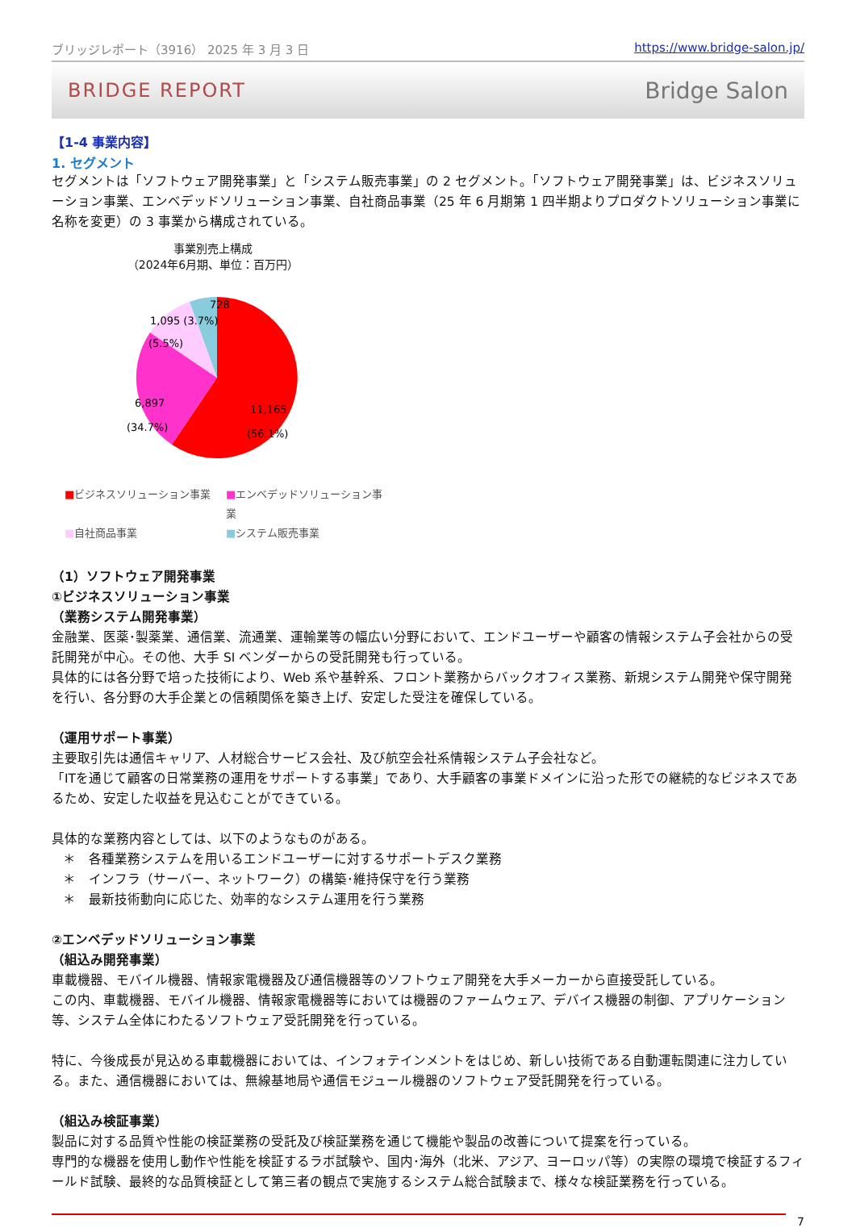ブリッジレポート（3916） 2025 年 3 月 3 日 https://www.bridge-salon.jp/
BRIDGE REPORT Bridge Salon
【1-4 事業内容】
1. セグメント
セグメントは「ソフトウェア開発事業」と「システム販売事業」の 2 セグメント。「ソフトウェア開発事業」は、ビジネスソリューション事業、エンベデッドソリューション事業、自社商品事業（25 年 6 月期第 1 四半期よりプロダクトソリューション事業に名称を変更）の 3 事業から構成されている。
事業別売上構成
（2024年6月期、単位：百万円）
728
1,095 (3.7%)
(5.5%)
6,897
(34.7%)
11,165
(56.1%)
■ビジネスソリューション事業 ■エンベデッドソリューション事業 ■自社商品事業 ■システム販売事業
（1）ソフトウェア開発事業
①ビジネスソリューション事業
（業務システム開発事業）
金融業、医薬･製薬業、通信業、流通業、運輸業等の幅広い分野において、エンドユーザーや顧客の情報システム子会社からの受託開発が中心。その他、大手 SI ベンダーからの受託開発も行っている。
具体的には各分野で培った技術により、Web 系や基幹系、フロント業務からバックオフィス業務、新規システム開発や保守開発を行い、各分野の大手企業との信頼関係を築き上げ、安定した受注を確保している。
（運用サポート事業）
主要取引先は通信キャリア、人材総合サービス会社、及び航空会社系情報システム子会社など。
「ITを通じて顧客の日常業務の運用をサポートする事業」であり、大手顧客の事業ドメインに沿った形での継続的なビジネスであるため、安定した収益を見込むことができている。
具体的な業務内容としては、以下のようなものがある。
＊　各種業務システムを用いるエンドユーザーに対するサポートデスク業務
＊　インフラ（サーバー、ネットワーク）の構築･維持保守を行う業務
＊　最新技術動向に応じた、効率的なシステム運用を行う業務
②エンベデッドソリューション事業
（組込み開発事業）
車載機器、モバイル機器、情報家電機器及び通信機器等のソフトウェア開発を大手メーカーから直接受託している。
この内、車載機器、モバイル機器、情報家電機器等においては機器のファームウェア、デバイス機器の制御、アプリケーション等、システム全体にわたるソフトウェア受託開発を行っている。
特に、今後成長が見込める車載機器においては、インフォテインメントをはじめ、新しい技術である自動運転関連に注力している。また、通信機器においては、無線基地局や通信モジュール機器のソフトウェア受託開発を行っている。
（組込み検証事業）
製品に対する品質や性能の検証業務の受託及び検証業務を通じて機能や製品の改善について提案を行っている。
専門的な機器を使用し動作や性能を検証するラボ試験や、国内･海外（北米、アジア、ヨーロッパ等）の実際の環境で検証するフィールド試験、最終的な品質検証として第三者の観点で実施するシステム総合試験まで、様々な検証業務を行っている。
7